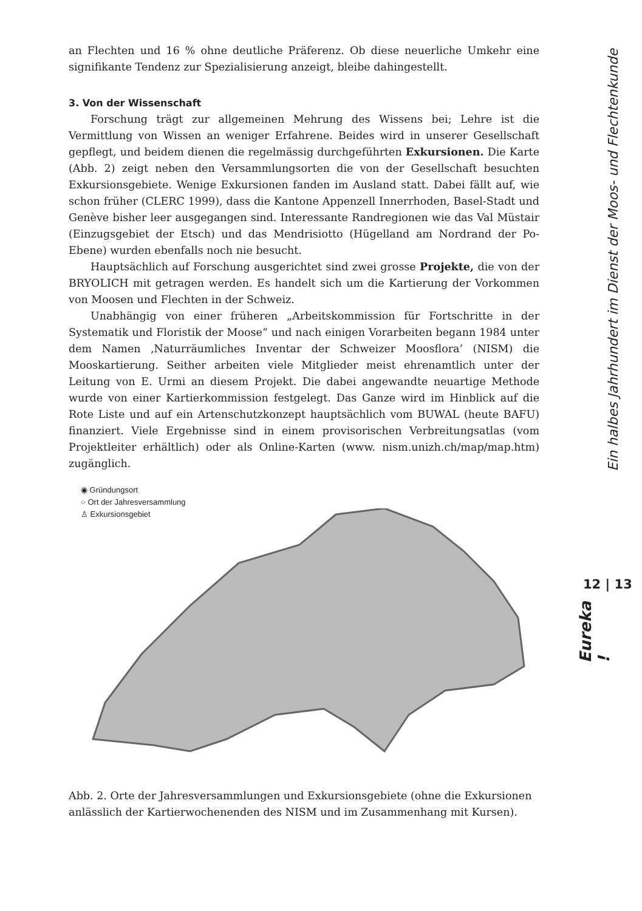an Flechten und 16 % ohne deutliche Präferenz. Ob diese neuerliche Umkehr eine signifikante Tendenz zur Spezialisierung anzeigt, bleibe dahingestellt.
3. Von der Wissenschaft
Forschung trägt zur allgemeinen Mehrung des Wissens bei; Lehre ist die Vermittlung von Wissen an weniger Erfahrene. Beides wird in unserer Gesellschaft gepflegt, und beidem dienen die regelmässig durchgeführten Exkursionen. Die Karte (Abb. 2) zeigt neben den Versammlungsorten die von der Gesellschaft besuchten Exkursionsgebiete. Wenige Exkursionen fanden im Ausland statt. Dabei fällt auf, wie schon früher (CLERC 1999), dass die Kantone Appenzell Innerrhoden, Basel-Stadt und Genève bisher leer ausgegangen sind. Interessante Randregionen wie das Val Müstair (Einzugsgebiet der Etsch) und das Mendrisiotto (Hügelland am Nordrand der Po-Ebene) wurden ebenfalls noch nie besucht.
Hauptsächlich auf Forschung ausgerichtet sind zwei grosse Projekte, die von der BRYOLICH mit getragen werden. Es handelt sich um die Kartierung der Vorkommen von Moosen und Flechten in der Schweiz.
Unabhängig von einer früheren „Arbeitskommission für Fortschritte in der Systematik und Floristik der Moose“ und nach einigen Vorarbeiten begann 1984 unter dem Namen ‚Naturräumliches Inventar der Schweizer Moosflora’ (NISM) die Mooskartierung. Seither arbeiten viele Mitglieder meist ehrenamtlich unter der Leitung von E. Urmi an diesem Projekt. Die dabei angewandte neuartige Methode wurde von einer Kartierkommission festgelegt. Das Ganze wird im Hinblick auf die Rote Liste und auf ein Artenschutzkonzept hauptsächlich vom BUWAL (heute BAFU) finanziert. Viele Ergebnisse sind in einem provisorischen Verbreitungsatlas (vom Projektleiter erhältlich) oder als Online-Karten (www. nism.unizh.ch/map/map.htm) zugänglich.
◉ Gründungsort
○ Ort der Jahresversammlung
♙ Exkursionsgebiet
Abb. 2. Orte der Jahresversammlungen und Exkursionsgebiete (ohne die Exkursionen anlässlich der Kartierwochenenden des NISM und im Zusammenhang mit Kursen).
Ein halbes Jahrhundert im Dienst der Moos- und Flechtenkunde
12 | 13
Eureka !